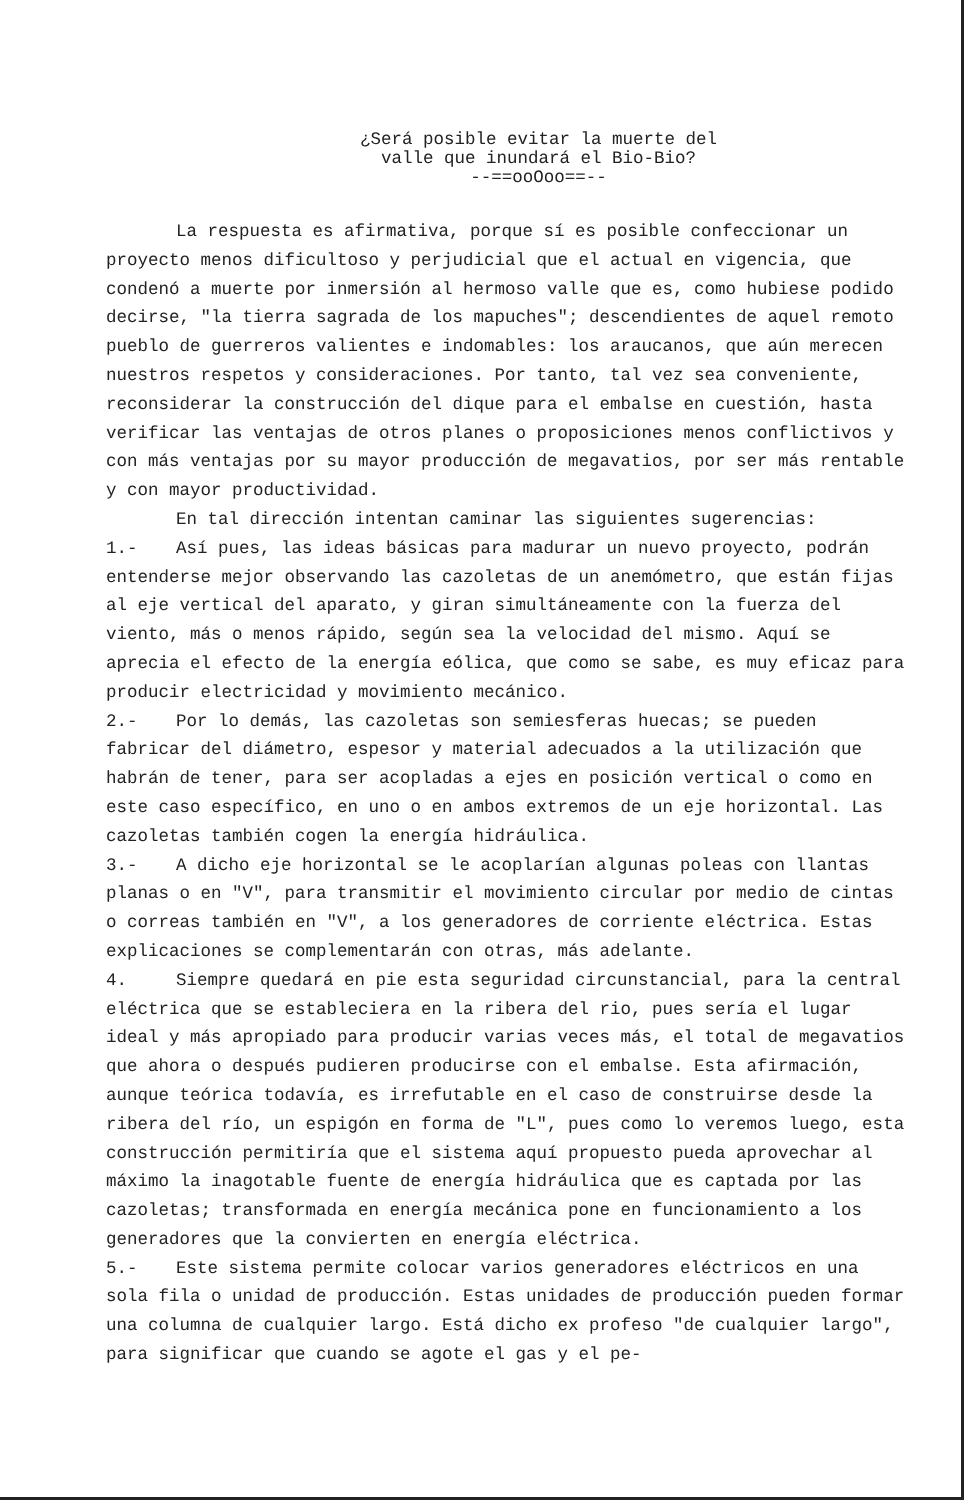¿Será posible evitar la muerte del
valle que inundará el Bio-Bio?
--==ooOoo==--
La respuesta es afirmativa, porque sí es posible confeccionar un proyecto menos dificultoso y perjudicial que el actual en vigencia, que condenó a muerte por inmersión al hermoso valle que es, como hubiese podido decirse, "la tierra sagrada de los mapuches"; descendientes de aquel remoto pueblo de guerreros valientes e indomables: los araucanos, que aún merecen nuestros respetos y consideraciones. Por tanto, tal vez sea conveniente, reconsiderar la construcción del dique para el embalse en cuestión, hasta verificar las ventajas de otros planes o proposiciones menos conflictivos y con más ventajas por su mayor producción de megavatios, por ser más rentable y con mayor productividad.
En tal dirección intentan caminar las siguientes sugerencias:
1.- Así pues, las ideas básicas para madurar un nuevo proyecto, podrán entenderse mejor observando las cazoletas de un anemómetro, que están fijas al eje vertical del aparato, y giran simultáneamente con la fuerza del viento, más o menos rápido, según sea la velocidad del mismo. Aquí se aprecia el efecto de la energía eólica, que como se sabe, es muy eficaz para producir electricidad y movimiento mecánico.
2.- Por lo demás, las cazoletas son semiesferas huecas; se pueden fabricar del diámetro, espesor y material adecuados a la utilización que habrán de tener, para ser acopladas a ejes en posición vertical o como en este caso específico, en uno o en ambos extremos de un eje horizontal. Las cazoletas también cogen la energía hidráulica.
3.- A dicho eje horizontal se le acoplarían algunas poleas con llantas planas o en "V", para transmitir el movimiento circular por medio de cintas o correas también en "V", a los generadores de corriente eléctrica. Estas explicaciones se complementarán con otras, más adelante.
4. Siempre quedará en pie esta seguridad circunstancial, para la central eléctrica que se estableciera en la ribera del rio, pues sería el lugar ideal y más apropiado para producir varias veces más, el total de megavatios que ahora o después pudieren producirse con el embalse. Esta afirmación, aunque teórica todavía, es irrefutable en el caso de construirse desde la ribera del río, un espigón en forma de "L", pues como lo veremos luego, esta construcción permitiría que el sistema aquí propuesto pueda aprovechar al máximo la inagotable fuente de energía hidráulica que es captada por las cazoletas; transformada en energía mecánica pone en funcionamiento a los generadores que la convierten en energía eléctrica.
5.- Este sistema permite colocar varios generadores eléctricos en una sola fila o unidad de producción. Estas unidades de producción pueden formar una columna de cualquier largo. Está dicho ex profeso "de cualquier largo", para significar que cuando se agote el gas y el pe-